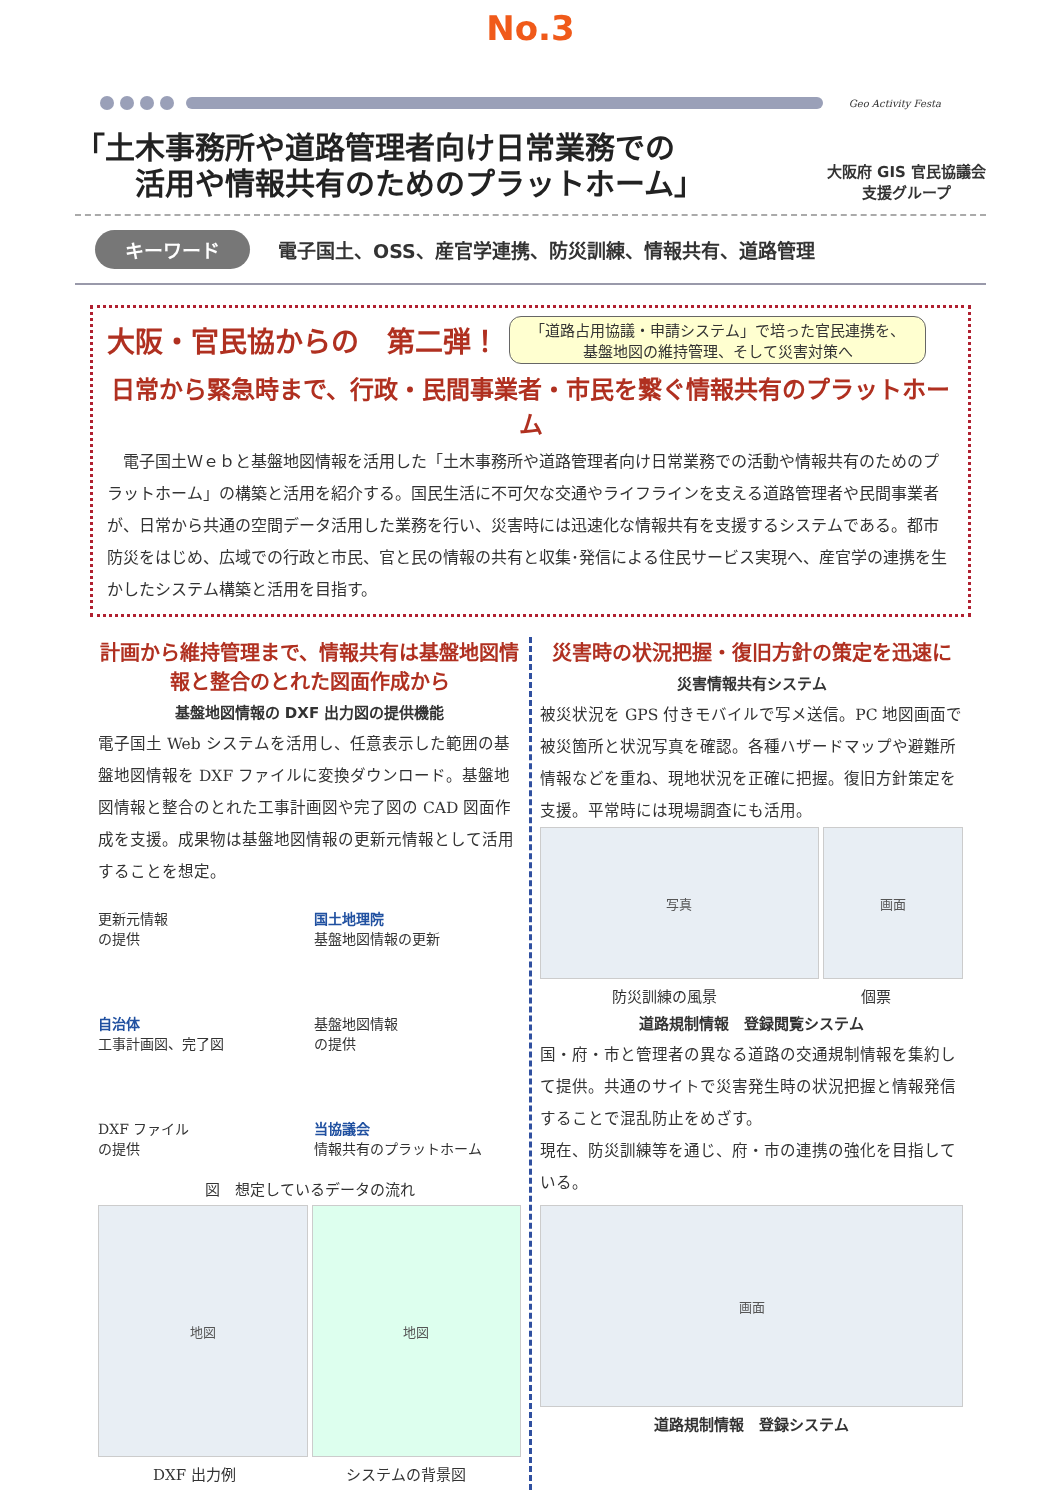No.3
Geo Activity Festa
「土木事務所や道路管理者向け日常業務での
　　活用や情報共有のためのプラットホーム」
大阪府 GIS 官民協議会
支援グループ
キーワード 電子国土、OSS、産官学連携、防災訓練、情報共有、道路管理
大阪・官民協からの　第二弾！ 「道路占用協議・申請システム」で培った官民連携を、
基盤地図の維持管理、そして災害対策へ
日常から緊急時まで、行政・民間事業者・市民を繋ぐ情報共有のプラットホーム
　電子国土Ｗｅｂと基盤地図情報を活用した「土木事務所や道路管理者向け日常業務での活動や情報共有のためのプラットホーム」の構築と活用を紹介する。国民生活に不可欠な交通やライフラインを支える道路管理者や民間事業者が、日常から共通の空間データ活用した業務を行い、災害時には迅速化な情報共有を支援するシステムである。都市防災をはじめ、広域での行政と市民、官と民の情報の共有と収集･発信による住民サービス実現へ、産官学の連携を生かしたシステム構築と活用を目指す。
計画から維持管理まで、情報共有は基盤地図情報と整合のとれた図面作成から
基盤地図情報の DXF 出力図の提供機能
電子国土 Web システムを活用し、任意表示した範囲の基盤地図情報を DXF ファイルに変換ダウンロード。基盤地図情報と整合のとれた工事計画図や完了図の CAD 図面作成を支援。成果物は基盤地図情報の更新元情報として活用することを想定。
更新元情報
の提供
国土地理院
基盤地図情報の更新
自治体
工事計画図、完了図
基盤地図情報
の提供
DXF ファイル
の提供
当協議会
情報共有のプラットホーム
図　想定しているデータの流れ
地図 地図
DXF 出力例 システムの背景図
災害時の状況把握・復旧方針の策定を迅速に
災害情報共有システム
被災状況を GPS 付きモバイルで写メ送信。PC 地図画面で被災箇所と状況写真を確認。各種ハザードマップや避難所情報などを重ね、現地状況を正確に把握。復旧方針策定を支援。平常時には現場調査にも活用。
写真 画面
防災訓練の風景 個票
道路規制情報　登録閲覧システム
国・府・市と管理者の異なる道路の交通規制情報を集約して提供。共通のサイトで災害発生時の状況把握と情報発信することで混乱防止をめざす。
現在、防災訓練等を通じ、府・市の連携の強化を目指している。
画面
道路規制情報　登録システム